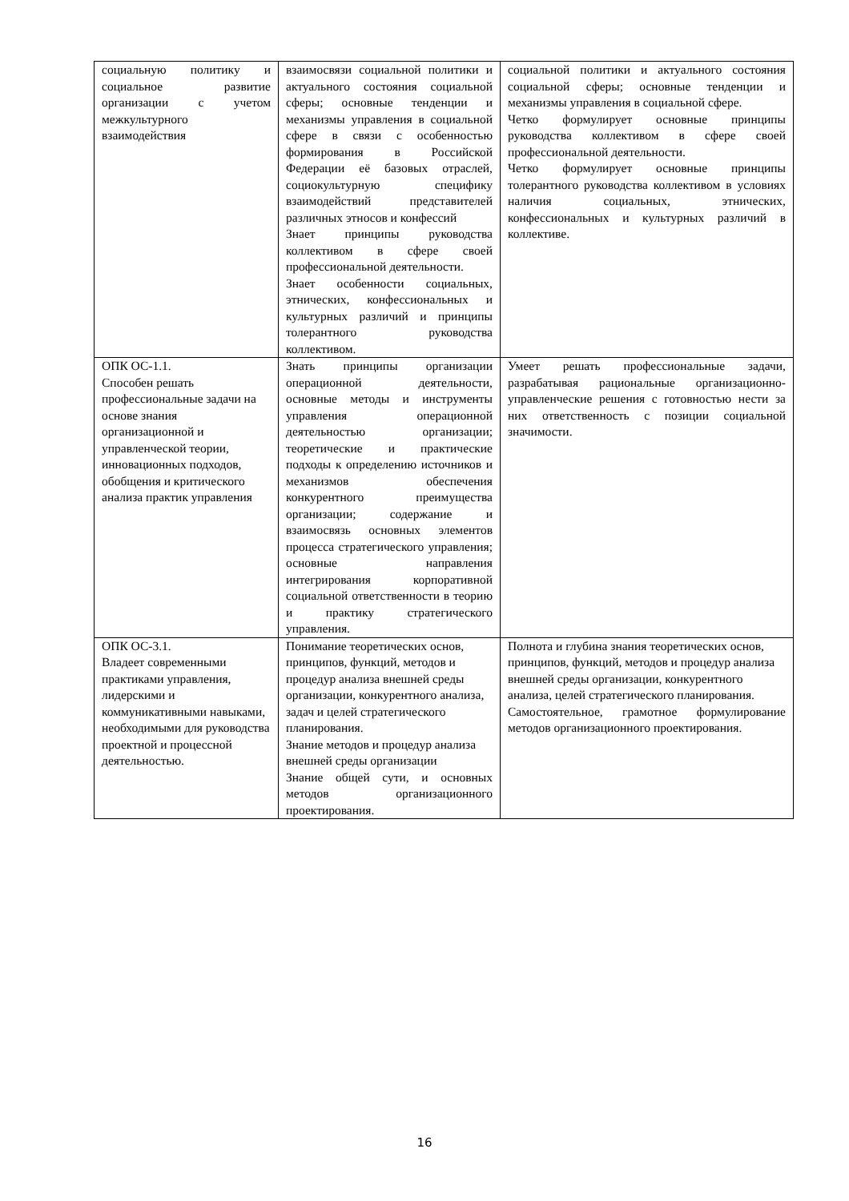| социальную политику и социальное развитие организации с учетом межкультурного взаимодействия | взаимосвязи социальной политики и актуального состояния социальной сферы; основные тенденции и механизмы управления в социальной сфере в связи с особенностью формирования в Российской Федерации её базовых отраслей, социокультурную специфику взаимодействий представителей различных этносов и конфессий Знает принципы руководства коллективом в сфере своей профессиональной деятельности. Знает особенности социальных, этнических, конфессиональных и культурных различий и принципы толерантного руководства коллективом. | социальной политики и актуального состояния социальной сферы; основные тенденции и механизмы управления в социальной сфере. Четко формулирует основные принципы руководства коллективом в сфере своей профессиональной деятельности. Четко формулирует основные принципы толерантного руководства коллективом в условиях наличия социальных, этнических, конфессиональных и культурных различий в коллективе. |
| ОПК ОС-1.1. Способен решать профессиональные задачи на основе знания организационной и управленческой теории, инновационных подходов, обобщения и критического анализа практик управления | Знать принципы организации операционной деятельности, основные методы и инструменты управления операционной деятельностью организации; теоретические и практические подходы к определению источников и механизмов обеспечения конкурентного преимущества организации; содержание и взаимосвязь основных элементов процесса стратегического управления; основные направления интегрирования корпоративной социальной ответственности в теорию и практику стратегического управления. | Умеет решать профессиональные задачи, разрабатывая рациональные организационно-управленческие решения с готовностью нести за них ответственность с позиции социальной значимости. |
| ОПК ОС-3.1. Владеет современными практиками управления, лидерскими и коммуникативными навыками, необходимыми для руководства проектной и процессной деятельностью. | Понимание теоретических основ, принципов, функций, методов и процедур анализа внешней среды организации, конкурентного анализа, задач и целей стратегического планирования. Знание методов и процедур анализа внешней среды организации Знание общей сути, и основных методов организационного проектирования. | Полнота и глубина знания теоретических основ, принципов, функций, методов и процедур анализа внешней среды организации, конкурентного анализа, целей стратегического планирования. Самостоятельное, грамотное формулирование методов организационного проектирования. |
16